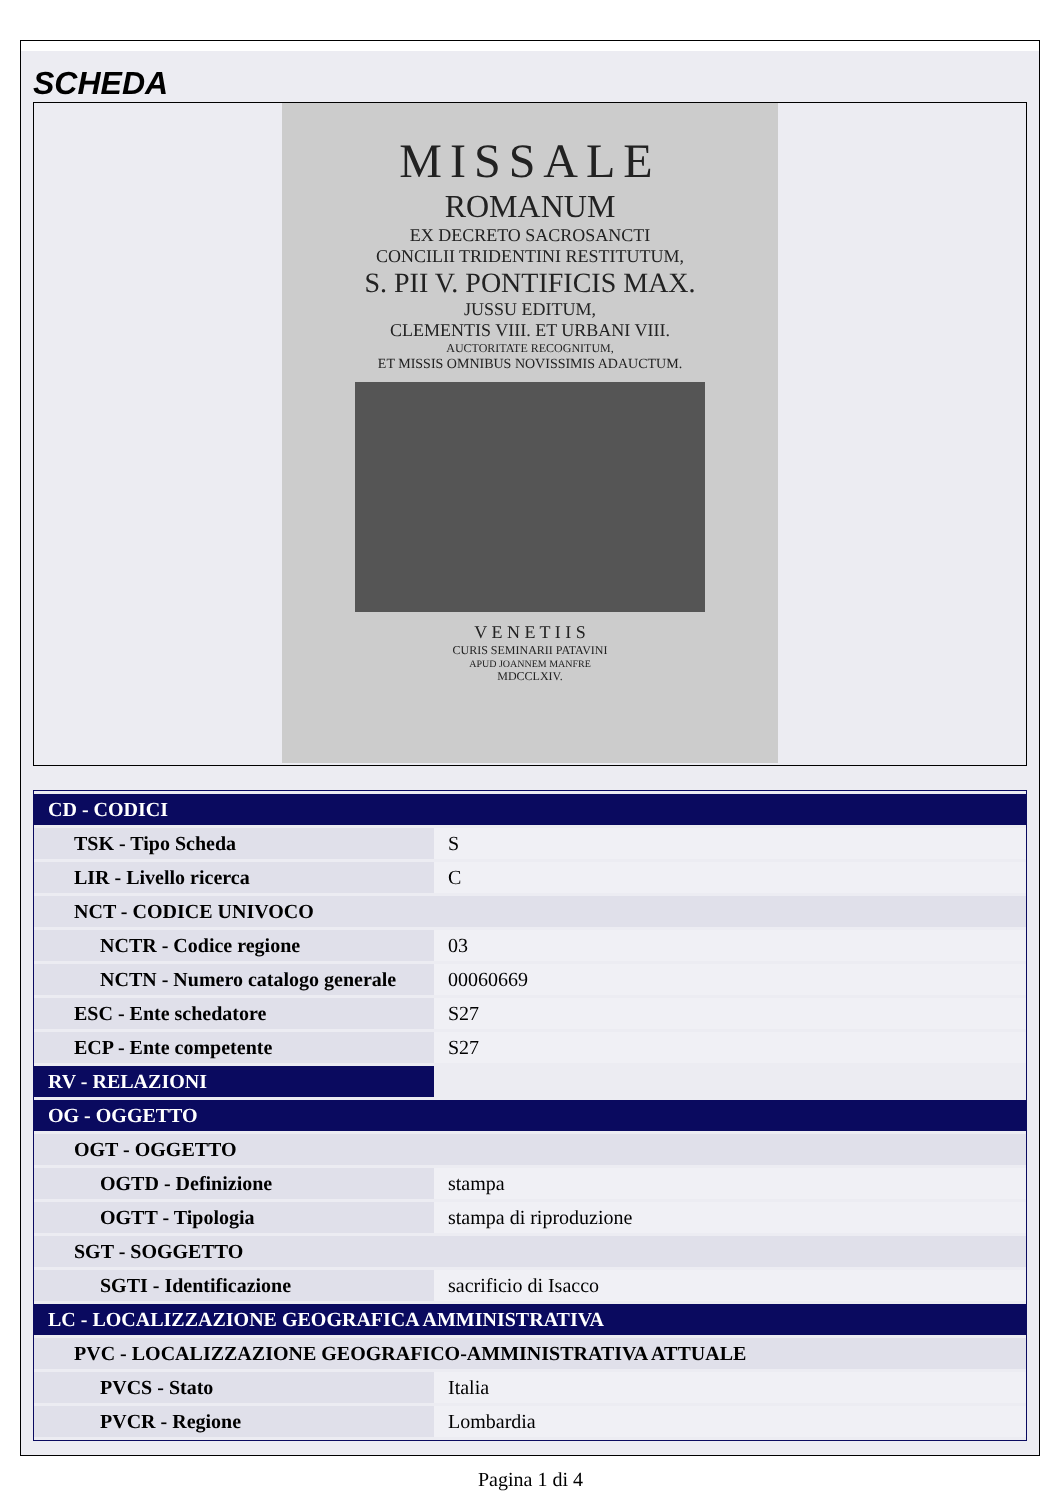SCHEDA
MISSALE
ROMANUM
EX DECRETO SACROSANCTI
CONCILII TRIDENTINI RESTITUTUM,
S. PII V. PONTIFICIS MAX.
JUSSU EDITUM,
CLEMENTIS VIII. ET URBANI VIII.
AUCTORITATE RECOGNITUM,
ET MISSIS OMNIBUS NOVISSIMIS ADAUCTUM.
V E N E T I I S
CURIS SEMINARII PATAVINI
APUD JOANNEM MANFRE
MDCCLXIV.
| CD - CODICI | |
| TSK - Tipo Scheda | S |
| LIR - Livello ricerca | C |
| NCT - CODICE UNIVOCO | |
| NCTR - Codice regione | 03 |
| NCTN - Numero catalogo generale | 00060669 |
| ESC - Ente schedatore | S27 |
| ECP - Ente competente | S27 |
| RV - RELAZIONI | |
| OG - OGGETTO | |
| OGT - OGGETTO | |
| OGTD - Definizione | stampa |
| OGTT - Tipologia | stampa di riproduzione |
| SGT - SOGGETTO | |
| SGTI - Identificazione | sacrificio di Isacco |
| LC - LOCALIZZAZIONE GEOGRAFICA AMMINISTRATIVA | |
| PVC - LOCALIZZAZIONE GEOGRAFICO-AMMINISTRATIVA ATTUALE | |
| PVCS - Stato | Italia |
| PVCR - Regione | Lombardia |
Pagina 1 di 4